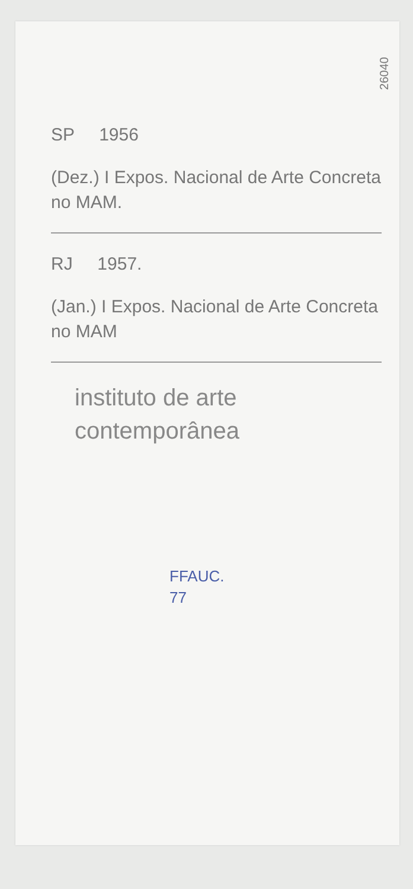26040
SP 1956
(Dez.) I Expos. Nacional de Arte Concreta no MAM.
RJ 1957.
(Jan.) I Expos. Nacional de Arte Concreta no MAM
instituto de arte contemporânea
FFAUC.
77